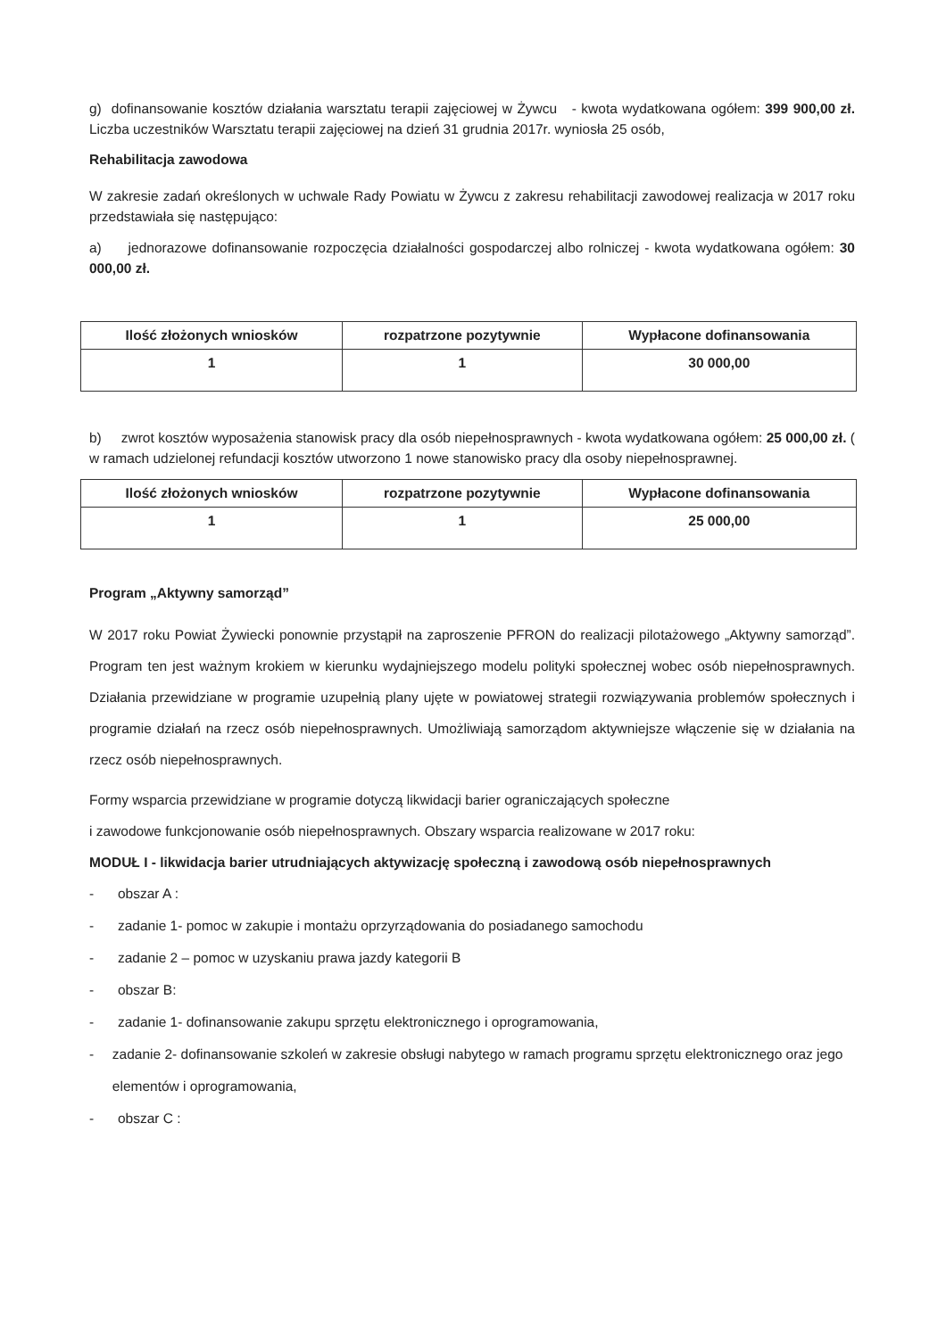g) dofinansowanie kosztów działania warsztatu terapii zajęciowej w Żywcu - kwota wydatkowana ogółem: 399 900,00 zł. Liczba uczestników Warsztatu terapii zajęciowej na dzień 31 grudnia 2017r. wyniosła 25 osób,
Rehabilitacja zawodowa
W zakresie zadań określonych w uchwale Rady Powiatu w Żywcu z zakresu rehabilitacji zawodowej realizacja w 2017 roku przedstawiała się następująco:
a) jednorazowe dofinansowanie rozpoczęcia działalności gospodarczej albo rolniczej - kwota wydatkowana ogółem: 30 000,00 zł.
| Ilość złożonych wniosków | rozpatrzone pozytywnie | Wypłacone dofinansowania |
| --- | --- | --- |
| 1 | 1 | 30 000,00 |
b) zwrot kosztów wyposażenia stanowisk pracy dla osób niepełnosprawnych - kwota wydatkowana ogółem: 25 000,00 zł. ( w ramach udzielonej refundacji kosztów utworzono 1 nowe stanowisko pracy dla osoby niepełnosprawnej.
| Ilość złożonych wniosków | rozpatrzone pozytywnie | Wypłacone dofinansowania |
| --- | --- | --- |
| 1 | 1 | 25 000,00 |
Program „Aktywny samorząd”
W 2017 roku Powiat Żywiecki ponownie przystąpił na zaproszenie PFRON do realizacji pilotażowego „Aktywny samorząd”. Program ten jest ważnym krokiem w kierunku wydajniejszego modelu polityki społecznej wobec osób niepełnosprawnych. Działania przewidziane w programie uzupełnią plany ujęte w powiatowej strategii rozwiązywania problemów społecznych i programie działań na rzecz osób niepełnosprawnych. Umożliwiają samorządom aktywniejsze włączenie się w działania na rzecz osób niepełnosprawnych.
Formy wsparcia przewidziane w programie dotyczą likwidacji barier ograniczających społeczne
i zawodowe funkcjonowanie osób niepełnosprawnych. Obszary wsparcia realizowane w 2017 roku:
MODUŁ I - likwidacja barier utrudniających aktywizację społeczną i zawodową osób niepełnosprawnych
- obszar A :
- zadanie 1- pomoc w zakupie i montażu oprzyrządowania do posiadanego samochodu
- zadanie 2 – pomoc w uzyskaniu prawa jazdy kategorii B
- obszar B:
- zadanie 1- dofinansowanie zakupu sprzętu elektronicznego i oprogramowania,
- zadanie 2- dofinansowanie szkoleń w zakresie obsługi nabytego w ramach programu sprzętu elektronicznego oraz jego elementów i oprogramowania,
- obszar C :